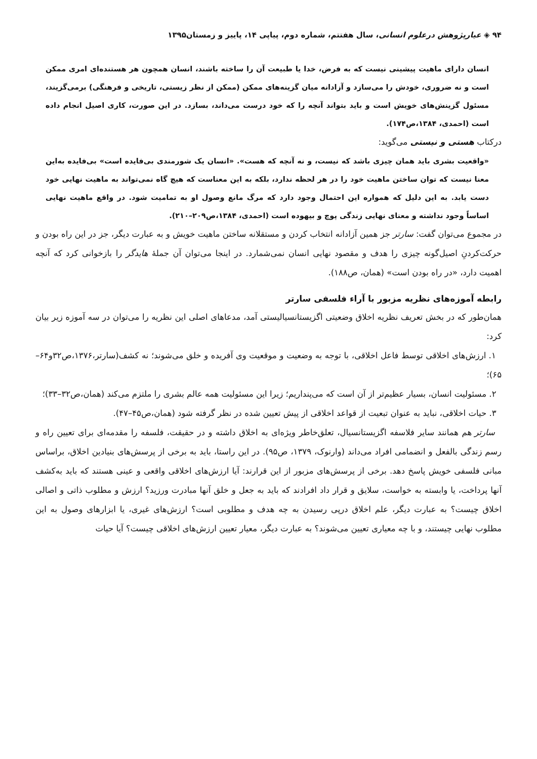۹۴ ◈ عیارپژوهش درعلوم انسانی، سال هفتتم، شماره دوم، پیاپی ۱۴، پاییز و زمستان۱۳۹۵
انسان دارای ماهیت پیشینی نیست که به فرض، خدا یا طبیعت آن را ساخته باشند، انسان همچون هر هستنده‌ای امری ممکن است و نه ضروری، خودش را می‌سازد و آزادانه میان گزینه‌های ممکن (ممکن از نظر زیستی، تاریخی و فرهنگی) برمی‌گزیند، مسئول گزینش‌های خویش است و باید بتواند آنچه را که خود درست می‌داند، بسازد. در این صورت، کاری اصیل انجام داده است (احمدی، ۱۳۸۴،ص۱۷۴).
درکتاب هستی و نیستی می‌گوید:
«واقعیت بشری باید همان چیزی باشد که نیست، و نه آنچه که هست». «انسان یک شورمندی بی‌فایده است» بی‌فایده به‌این معنا نیست که توان ساختن ماهیت خود را در هر لحظه ندارد، بلکه به این معناست که هیچ گاه نمی‌تواند به ماهیت نهایی خود دست یابد. به این دلیل که همواره این احتمال وجود دارد که مرگ مانع وصول او به تمامیت شود. در واقع ماهیت نهایی اساساً وجود نداشته و معنای نهایی زندگی پوچ و بیهوده است (احمدی، ۱۳۸۴،ص۲۰۹–۲۱۰).
در مجموع می‌توان گفت: سارتر جز همین آزادانه انتخاب کردن و مستقلانه ساختن ماهیت خویش و به عبارت دیگر، جز در این راه بودن و حرکت‌کردنِ اصیل‌گونه چیزی را هدف و مقصود نهایی انسان نمی‌شمارد. در اینجا می‌توان آن جملهٔ هایدگر را بازخوانی کرد که آنچه اهمیت دارد، «در راه بودن است» (همان، ص۱۸۸).
رابطه آموزه‌های نظریه مزبور با آراء فلسفی سارتر
همان‌طور که در بخش تعریف نظریه اخلاق وضعیتی اگزیستانسیالیستی آمد، مدعاهای اصلی این نظریه را می‌توان در سه آموزه زیر بیان کرد:
۱. ارزش‌های اخلاقی توسط فاعل اخلاقی، با توجه به وضعیت و موقعیت وی آفریده و خلق می‌شوند؛ نه کشف(سارتر،۱۳۷۶،ص۳۲و۶۴–۶۵)؛
۲. مسئولیت انسان، بسیار عظیم‌تر از آن است که می‌پنداریم؛ زیرا این مسئولیت همه عالم بشری را ملتزم می‌کند (همان،ص۳۲–۳۳)؛
۳. حیات اخلاقی، نباید به عنوان تبعیت از قواعد اخلاقی از پیش تعیین شده در نظر گرفته شود (همان،ص۴۵–۴۷).
سارتر هم همانند سایر فلاسفه اگزیستانسیال، تعلق‌خاطر ویژه‌ای به اخلاق داشته و در حقیقت، فلسفه را مقدمه‌ای برای تعیین راه و رسم زندگی بالفعل و انضمامی افراد می‌داند (وارنوک، ۱۳۷۹، ص۹۵). در این راستا، باید به برخی از پرسش‌های بنیادین اخلاق، براساس مبانی فلسفی خویش پاسخ دهد. برخی از پرسش‌های مزبور از این قرارند: آیا ارزش‌های اخلاقی واقعی و عینی هستند که باید به‌کشف آنها پرداخت، یا وابسته به خواست، سلایق و قرار داد افرادند که باید به جعل و خلق آنها مبادرت ورزید؟ ارزش و مطلوب ذاتی و اصالی اخلاق چیست؟ به عبارت دیگر، علم اخلاق درپی رسیدن به چه هدف و مطلوبی است؟ ارزش‌های غیری، یا ابزارهای وصول به این مطلوب نهایی چیستند، و با چه معیاری تعیین می‌شوند؟ به عبارت دیگر، معیار تعیین ارزش‌های اخلاقی چیست؟ آیا حیات